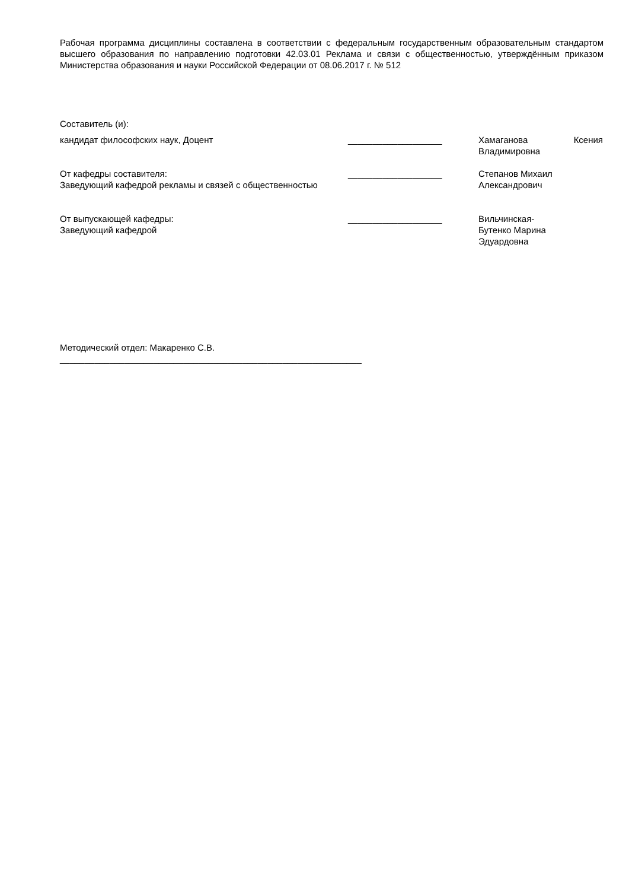Рабочая программа дисциплины составлена в соответствии с федеральным государственным образовательным стандартом высшего образования по направлению подготовки 42.03.01 Реклама и связи с общественностью, утверждённым приказом Министерства образования и науки Российской Федерации от 08.06.2017 г. № 512
Составитель (и):
кандидат философских наук, Доцент ___________________ Хамаганова Ксения Владимировна
От кафедры составителя:
Заведующий кафедрой рекламы и связей с общественностью
___________________ Степанов Михаил
Александрович
От выпускающей кафедры:
Заведующий кафедрой
___________________ Вильчинская-
Бутенко Марина
Эдуардовна
Методический отдел: Макаренко С.В.
_____________________________________________________________